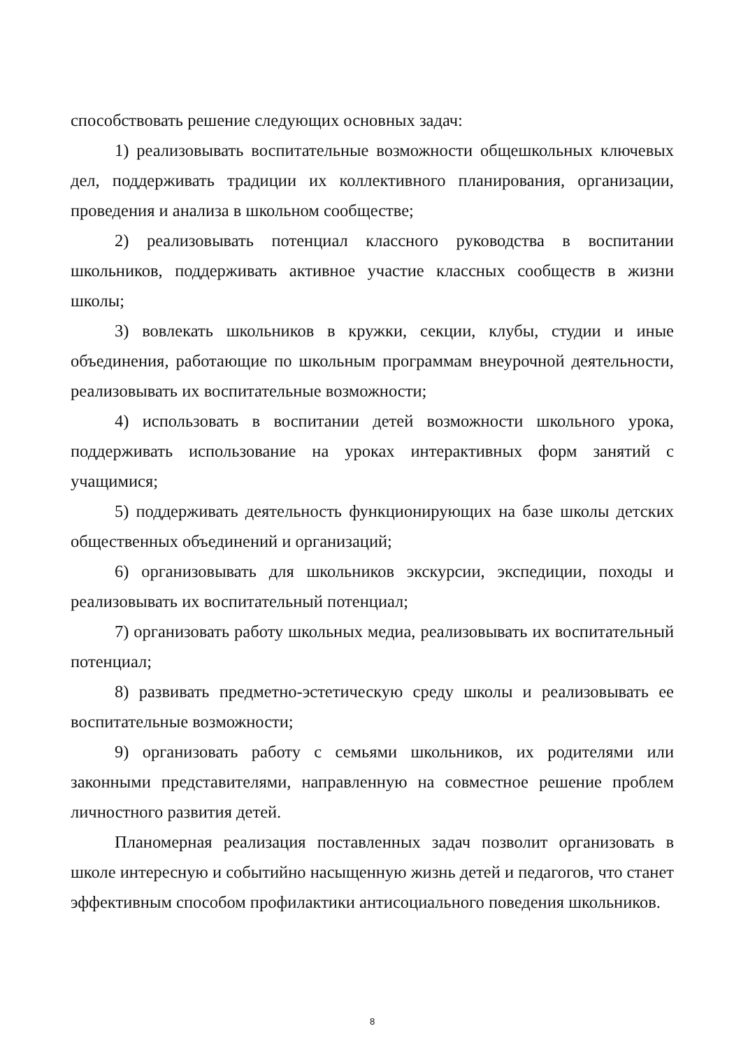способствовать решение следующих основных задач:
1) реализовывать воспитательные возможности общешкольных ключевых дел, поддерживать традиции их коллективного планирования, организации, проведения и анализа в школьном сообществе;
2) реализовывать потенциал классного руководства в воспитании школьников, поддерживать активное участие классных сообществ в жизни школы;
3) вовлекать школьников в кружки, секции, клубы, студии и иные объединения, работающие по школьным программам внеурочной деятельности, реализовывать их воспитательные возможности;
4) использовать в воспитании детей возможности школьного урока, поддерживать использование на уроках интерактивных форм занятий с учащимися;
5) поддерживать деятельность функционирующих на базе школы детских общественных объединений и организаций;
6) организовывать для школьников экскурсии, экспедиции, походы и реализовывать их воспитательный потенциал;
7) организовать работу школьных медиа, реализовывать их воспитательный потенциал;
8) развивать предметно-эстетическую среду школы и реализовывать ее воспитательные возможности;
9) организовать работу с семьями школьников, их родителями или законными представителями, направленную на совместное решение проблем личностного развития детей.
Планомерная реализация поставленных задач позволит организовать в школе интересную и событийно насыщенную жизнь детей и педагогов, что станет эффективным способом профилактики антисоциального поведения школьников.
8